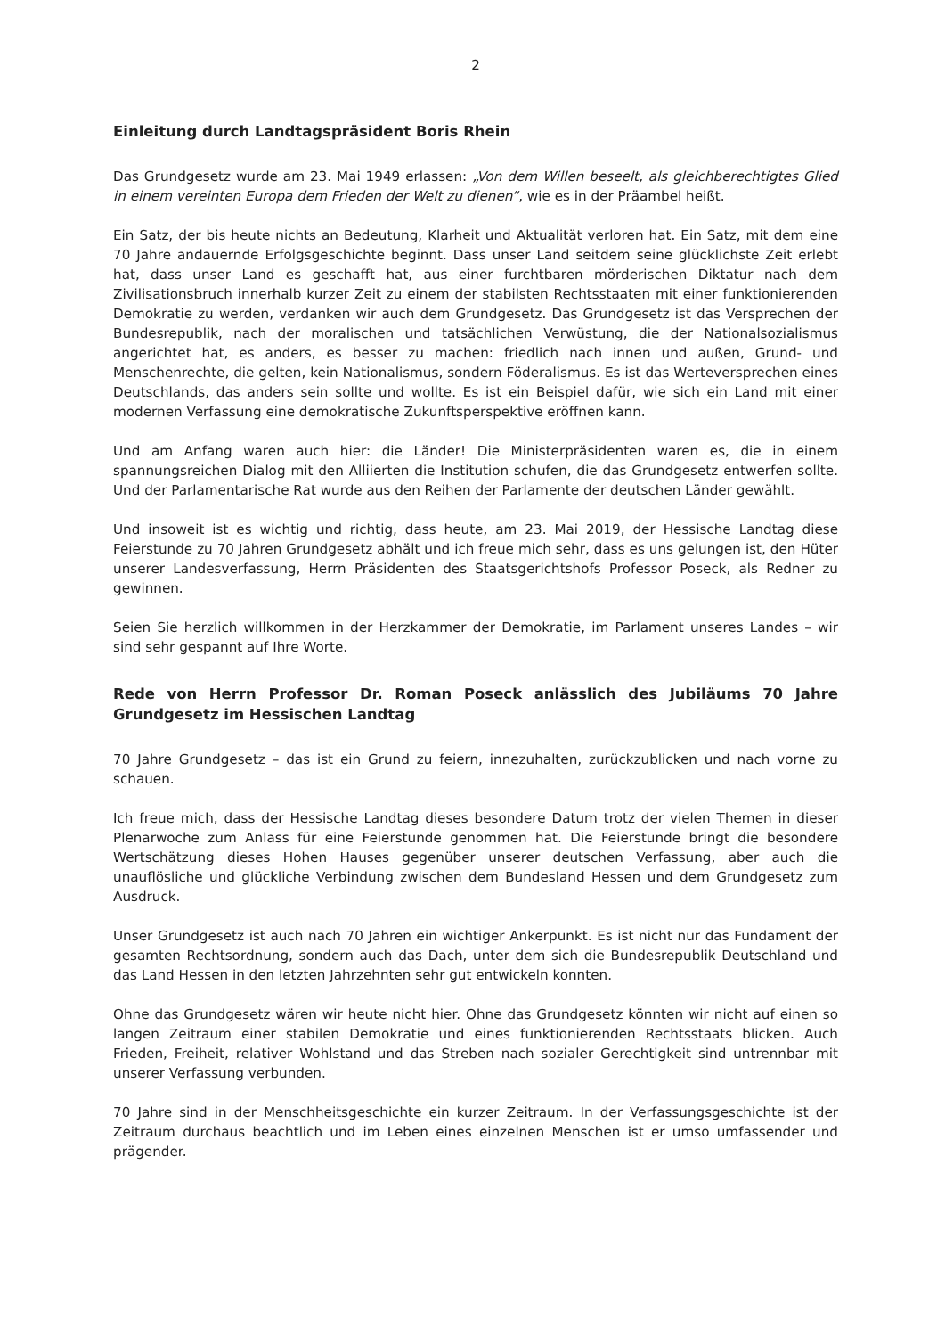2
Einleitung durch Landtagspräsident Boris Rhein
Das Grundgesetz wurde am 23. Mai 1949 erlassen: „Von dem Willen beseelt, als gleichberechtigtes Glied in einem vereinten Europa dem Frieden der Welt zu dienen“, wie es in der Präambel heißt.
Ein Satz, der bis heute nichts an Bedeutung, Klarheit und Aktualität verloren hat. Ein Satz, mit dem eine 70 Jahre andauernde Erfolgsgeschichte beginnt. Dass unser Land seitdem seine glücklichste Zeit erlebt hat, dass unser Land es geschafft hat, aus einer furchtbaren mörderischen Diktatur nach dem Zivilisationsbruch innerhalb kurzer Zeit zu einem der stabilsten Rechtsstaaten mit einer funktionierenden Demokratie zu werden, verdanken wir auch dem Grundgesetz. Das Grundgesetz ist das Versprechen der Bundesrepublik, nach der moralischen und tatsächlichen Verwüstung, die der Nationalsozialismus angerichtet hat, es anders, es besser zu machen: friedlich nach innen und außen, Grund- und Menschenrechte, die gelten, kein Nationalismus, sondern Föderalismus. Es ist das Werteversprechen eines Deutschlands, das anders sein sollte und wollte. Es ist ein Beispiel dafür, wie sich ein Land mit einer modernen Verfassung eine demokratische Zukunftsperspektive eröffnen kann.
Und am Anfang waren auch hier: die Länder! Die Ministerpräsidenten waren es, die in einem spannungsreichen Dialog mit den Alliierten die Institution schufen, die das Grundgesetz entwerfen sollte. Und der Parlamentarische Rat wurde aus den Reihen der Parlamente der deutschen Länder gewählt.
Und insoweit ist es wichtig und richtig, dass heute, am 23. Mai 2019, der Hessische Landtag diese Feierstunde zu 70 Jahren Grundgesetz abhält und ich freue mich sehr, dass es uns gelungen ist, den Hüter unserer Landesverfassung, Herrn Präsidenten des Staatsgerichtshofs Professor Poseck, als Redner zu gewinnen.
Seien Sie herzlich willkommen in der Herzkammer der Demokratie, im Parlament unseres Landes – wir sind sehr gespannt auf Ihre Worte.
Rede von Herrn Professor Dr. Roman Poseck anlässlich des Jubiläums 70 Jahre Grundgesetz im Hessischen Landtag
70 Jahre Grundgesetz – das ist ein Grund zu feiern, innezuhalten, zurückzublicken und nach vorne zu schauen.
Ich freue mich, dass der Hessische Landtag dieses besondere Datum trotz der vielen Themen in dieser Plenarwoche zum Anlass für eine Feierstunde genommen hat. Die Feierstunde bringt die besondere Wertschätzung dieses Hohen Hauses gegenüber unserer deutschen Verfassung, aber auch die unauflösliche und glückliche Verbindung zwischen dem Bundesland Hessen und dem Grundgesetz zum Ausdruck.
Unser Grundgesetz ist auch nach 70 Jahren ein wichtiger Ankerpunkt. Es ist nicht nur das Fundament der gesamten Rechtsordnung, sondern auch das Dach, unter dem sich die Bundesrepublik Deutschland und das Land Hessen in den letzten Jahrzehnten sehr gut entwickeln konnten.
Ohne das Grundgesetz wären wir heute nicht hier. Ohne das Grundgesetz könnten wir nicht auf einen so langen Zeitraum einer stabilen Demokratie und eines funktionierenden Rechtsstaats blicken. Auch Frieden, Freiheit, relativer Wohlstand und das Streben nach sozialer Gerechtigkeit sind untrennbar mit unserer Verfassung verbunden.
70 Jahre sind in der Menschheitsgeschichte ein kurzer Zeitraum. In der Verfassungsgeschichte ist der Zeitraum durchaus beachtlich und im Leben eines einzelnen Menschen ist er umso umfassender und prägender.